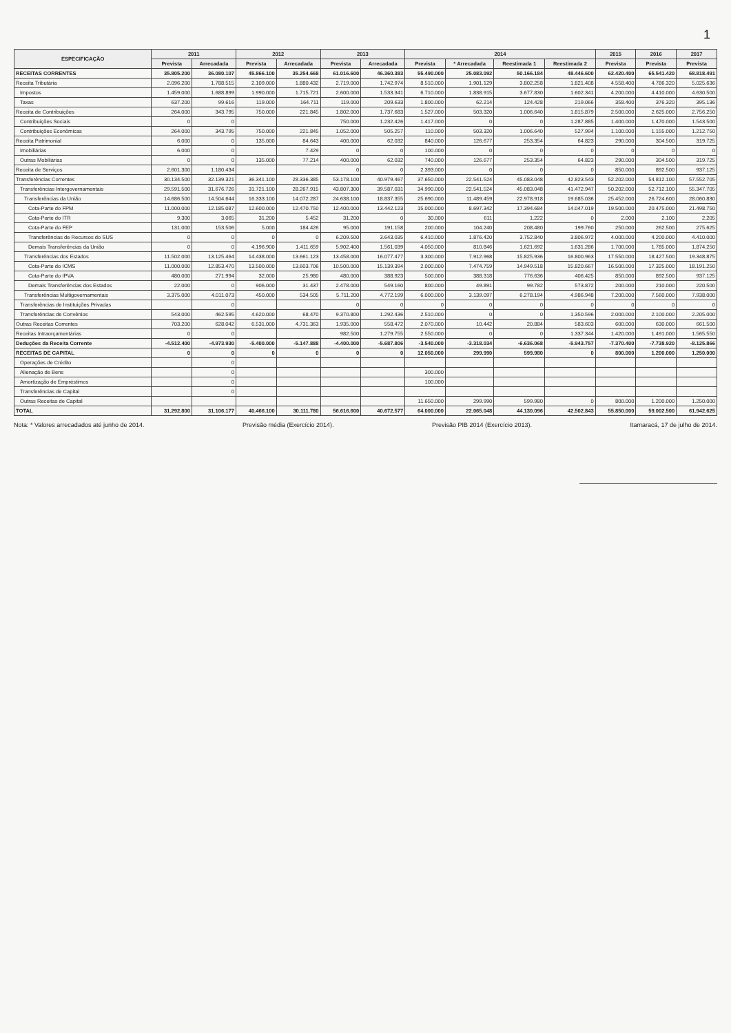1
| ESPECIFICAÇÃO | 2011 | | 2012 | | 2013 | | 2014 | | | | 2015 | 2016 | 2017 |
| --- | --- | --- | --- | --- | --- | --- | --- | --- | --- | --- | --- | --- | --- |
| | Prevista | Arrecadada | Prevista | Arrecadada | Prevista | Arrecadada | Prevista | * Arrecadada | Reestimada 1 | Reestimada 2 | Prevista | Prevista | Prevista |
| RECEITAS CORRENTES | 35.805.200 | 36.080.107 | 45.866.100 | 35.254.668 | 61.016.600 | 46.360.383 | 55.490.000 | 25.083.092 | 50.166.184 | 48.446.600 | 62.420.400 | 65.541.420 | 68.818.491 |
| Receita Tributária | 2.096.200 | 1.788.515 | 2.109.000 | 1.880.432 | 2.719.000 | 1.742.974 | 8.510.000 | 1.901.129 | 3.802.258 | 1.821.408 | 4.558.400 | 4.786.320 | 5.025.636 |
| Impostos | 1.459.000 | 1.688.899 | 1.990.000 | 1.715.721 | 2.600.000 | 1.533.341 | 6.710.000 | 1.838.915 | 3.677.830 | 1.602.341 | 4.200.000 | 4.410.000 | 4.630.500 |
| Taxas | 637.200 | 99.616 | 119.000 | 164.711 | 119.000 | 209.633 | 1.800.000 | 62.214 | 124.428 | 219.066 | 358.400 | 376.320 | 395.136 |
| Receita de Contribuições | 264.000 | 343.795 | 750.000 | 221.845 | 1.802.000 | 1.737.683 | 1.527.000 | 503.320 | 1.006.640 | 1.815.879 | 2.500.000 | 2.625.000 | 2.756.250 |
| Contribuições Sociais | 0 | 0 | | | 750.000 | 1.232.426 | 1.417.000 | 0 | 0 | 1.287.885 | 1.400.000 | 1.470.000 | 1.543.500 |
| Contribuições Econômicas | 264.000 | 343.795 | 750.000 | 221.845 | 1.052.000 | 505.257 | 110.000 | 503.320 | 1.006.640 | 527.994 | 1.100.000 | 1.155.000 | 1.212.750 |
| Receita Patrimonial | 6.000 | 0 | 135.000 | 84.643 | 400.000 | 62.032 | 840.000 | 126.677 | 253.354 | 64.823 | 290.000 | 304.500 | 319.725 |
| Imobiliárias | 6.000 | 0 | | 7.429 | 0 | 0 | 100.000 | 0 | 0 | 0 | 0 | 0 | 0 |
| Outras Mobiliárias | 0 | 0 | 135.000 | 77.214 | 400.000 | 62.032 | 740.000 | 126.677 | 253.354 | 64.823 | 290.000 | 304.500 | 319.725 |
| Receita de Serviços | 2.601.300 | 1.180.434 | | | 0 | 0 | 2.393.000 | 0 | 0 | 0 | 850.000 | 892.500 | 937.125 |
| Transferências Correntes | 30.134.500 | 32.139.321 | 36.341.100 | 28.336.385 | 53.178.100 | 40.979.467 | 37.650.000 | 22.541.524 | 45.083.048 | 42.823.543 | 52.202.000 | 54.812.100 | 57.552.705 |
| Transferências Intergovernamentais | 29.591.500 | 31.676.726 | 31.721.100 | 28.267.915 | 43.807.300 | 39.587.031 | 34.990.000 | 22.541.524 | 45.083.048 | 41.472.947 | 50.202.000 | 52.712.100 | 55.347.705 |
| Transferências da União | 14.686.500 | 14.504.644 | 16.333.100 | 14.072.287 | 24.638.100 | 18.837.355 | 25.690.000 | 11.489.459 | 22.978.918 | 19.685.036 | 25.452.000 | 26.724.600 | 28.060.830 |
| Cota-Parte do FPM | 11.000.000 | 12.185.087 | 12.600.000 | 12.470.750 | 12.400.000 | 13.442.123 | 15.000.000 | 8.697.342 | 17.394.684 | 14.047.019 | 19.500.000 | 20.475.000 | 21.498.750 |
| Cota-Parte do ITR | 9.300 | 3.065 | 31.200 | 5.452 | 31.200 | 0 | 30.000 | 611 | 1.222 | 0 | 2.000 | 2.100 | 2.205 |
| Cota-Parte do FEP | 131.000 | 153.506 | 5.000 | 184.426 | 95.000 | 191.158 | 200.000 | 104.240 | 208.480 | 199.760 | 250.000 | 262.500 | 275.625 |
| Transferências de Recursos do SUS | 0 | 0 | 0 | 0 | 6.209.500 | 3.643.035 | 6.410.000 | 1.876.420 | 3.752.840 | 3.806.972 | 4.000.000 | 4.200.000 | 4.410.000 |
| Demais Transferências da União | 0 | 0 | 4.196.900 | 1.411.659 | 5.902.400 | 1.561.039 | 4.050.000 | 810.846 | 1.621.692 | 1.631.286 | 1.700.000 | 1.785.000 | 1.874.250 |
| Transferências dos Estados | 11.502.000 | 13.125.464 | 14.438.000 | 13.661.123 | 13.458.000 | 16.077.477 | 3.300.000 | 7.912.968 | 15.825.936 | 16.800.963 | 17.550.000 | 18.427.500 | 19.348.875 |
| Cota-Parte do ICMS | 11.000.000 | 12.853.470 | 13.500.000 | 13.603.706 | 10.500.000 | 15.139.394 | 2.000.000 | 7.474.759 | 14.949.518 | 15.820.667 | 16.500.000 | 17.325.000 | 18.191.250 |
| Cota-Parte do IPVA | 480.000 | 271.994 | 32.000 | 25.980 | 480.000 | 388.923 | 500.000 | 388.318 | 776.636 | 406.425 | 850.000 | 892.500 | 937.125 |
| Demais Transferências dos Estados | 22.000 | 0 | 906.000 | 31.437 | 2.478.000 | 549.160 | 800.000 | 49.891 | 99.782 | 573.872 | 200.000 | 210.000 | 220.500 |
| Transferências Multigovernamentais | 3.375.000 | 4.011.073 | 450.000 | 534.505 | 5.711.200 | 4.772.199 | 6.000.000 | 3.139.097 | 6.278.194 | 4.986.948 | 7.200.000 | 7.560.000 | 7.938.000 |
| Transferências de Instituições Privadas | | 0 | | | 0 | 0 | 0 | 0 | 0 | 0 | 0 | 0 | 0 |
| Transferências de Convênios | 543.000 | 462.595 | 4.620.000 | 68.470 | 9.370.800 | 1.292.436 | 2.510.000 | 0 | 0 | 1.350.596 | 2.000.000 | 2.100.000 | 2.205.000 |
| Outras Receitas Correntes | 703.200 | 628.042 | 6.531.000 | 4.731.363 | 1.935.000 | 558.472 | 2.070.000 | 10.442 | 20.884 | 583.603 | 600.000 | 630.000 | 661.500 |
| Receitas Intraorçamentárias | 0 | 0 | | | 982.500 | 1.279.755 | 2.550.000 | 0 | 0 | 1.337.344 | 1.420.000 | 1.491.000 | 1.565.550 |
| Deduções da Receita Corrente | -4.512.400 | -4.973.930 | -5.400.000 | -5.147.888 | -4.400.000 | -5.687.806 | -3.540.000 | -3.318.034 | -6.636.068 | -5.943.757 | -7.370.400 | -7.738.920 | -8.125.866 |
| RECEITAS DE CAPITAL | 0 | 0 | 0 | 0 | 0 | 0 | 12.050.000 | 299.990 | 599.980 | 0 | 800.000 | 1.200.000 | 1.250.000 |
| Operações de Crédito | | 0 | | | | | | | | | | | |
| Alienação de Bens | | 0 | | | | | 300.000 | | | | | | |
| Amortização de Empréstimos | | 0 | | | | | 100.000 | | | | | | |
| Transferências de Capital | | 0 | | | | | | | | | | | |
| Outras Receitas de Capital | | | | | | | 11.650.000 | 299.990 | 599.980 | 0 | 800.000 | 1.200.000 | 1.250.000 |
| TOTAL | 31.292.800 | 31.106.177 | 40.466.100 | 30.111.780 | 56.616.600 | 40.672.577 | 64.000.000 | 22.065.048 | 44.130.096 | 42.502.843 | 55.850.000 | 59.002.500 | 61.942.625 |
Nota: * Valores arrecadados até junho de 2014.
Previsão média (Exercício 2014).
Previsão PIB 2014 (Exercício 2013).
Itamaracá, 17 de julho de 2014.